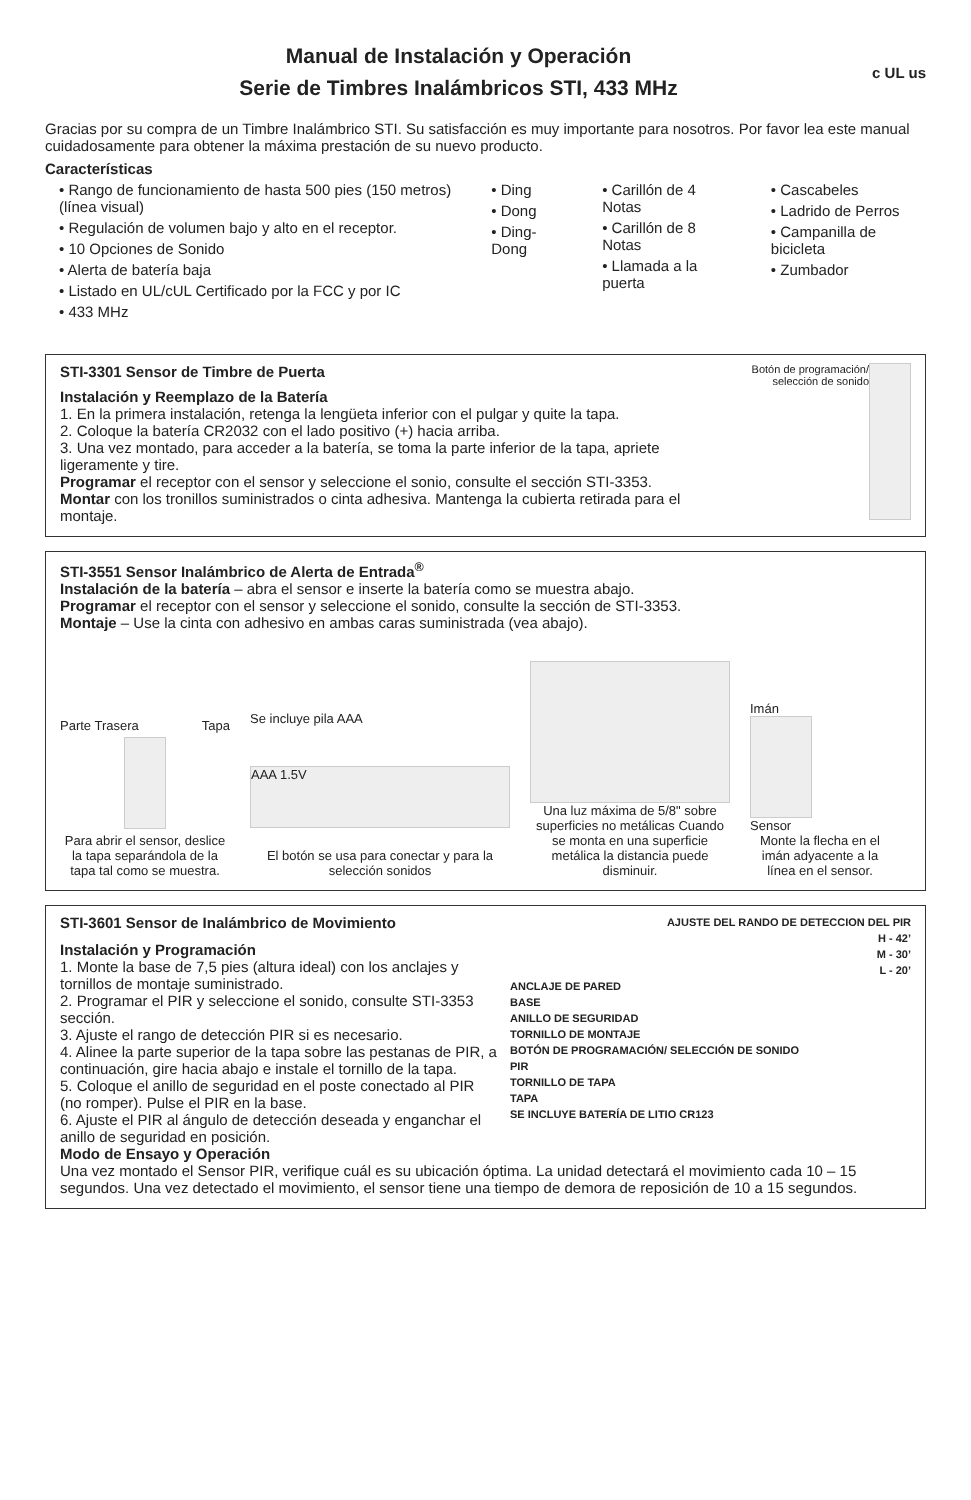Manual de Instalación y Operación
Serie de Timbres Inalámbricos STI, 433 MHz
c UL us
Gracias por su compra de un Timbre Inalámbrico STI. Su satisfacción es muy importante para nosotros. Por favor lea este manual cuidadosamente para obtener la máxima prestación de su nuevo producto.
Características
• Rango de funcionamiento de hasta 500 pies (150 metros) (línea visual)
• Regulación de volumen bajo y alto en el receptor.
• 10 Opciones de Sonido
• Alerta de batería baja
• Listado en UL/cUL Certificado por la FCC y por IC
• 433 MHz
• Ding
• Dong
• Ding-Dong
• Carillón de 4 Notas
• Carillón de 8 Notas
• Llamada a la puerta
• Cascabeles
• Ladrido de Perros
• Campanilla de bicicleta
• Zumbador
STI-3301 Sensor de Timbre de Puerta
Instalación y Reemplazo de la Batería
1. En la primera instalación, retenga la lengüeta inferior con el pulgar y quite la tapa.
2. Coloque la batería CR2032 con el lado positivo (+) hacia arriba.
3. Una vez montado, para acceder a la batería, se toma la parte inferior de la tapa, apriete ligeramente y tire.
Programar el receptor con el sensor y seleccione el sonio, consulte el sección STI-3353.
Montar con los tronillos suministrados o cinta adhesiva. Mantenga la cubierta retirada para el montaje.
Botón de programación/ selección de sonido
STI-3551 Sensor Inalámbrico de Alerta de Entrada<sup>®</sup>
Instalación de la batería – abra el sensor e inserte la batería como se muestra abajo.
Programar el receptor con el sensor y seleccione el sonido, consulte la sección de STI-3353.
Montaje – Use la cinta con adhesivo en ambas caras suministrada (vea abajo).
Parte Trasera Tapa
Para abrir el sensor, deslice la tapa separándola de la tapa tal como se muestra.
Se incluye pila AAA
AAA 1.5V
El botón se usa para conectar y para la selección sonidos
Una luz máxima de 5/8" sobre superficies no metálicas Cuando se monta en una superficie metálica la distancia puede disminuir.
Imán
Sensor
Monte la flecha en el imán adyacente a la línea en el sensor.
STI-3601 Sensor de Inalámbrico de Movimiento
Instalación y Programación
1. Monte la base de 7,5 pies (altura ideal) con los anclajes y tornillos de montaje suministrado.
2. Programar el PIR y seleccione el sonido, consulte STI-3353 sección.
3. Ajuste el rango de detección PIR si es necesario.
4. Alinee la parte superior de la tapa sobre las pestanas de PIR, a continuación, gire hacia abajo e instale el tornillo de la tapa.
5. Coloque el anillo de seguridad en el poste conectado al PIR (no romper). Pulse el PIR en la base.
6. Ajuste el PIR al ángulo de detección deseada y enganchar el anillo de seguridad en posición.
Modo de Ensayo y Operación
AJUSTE DEL RANDO DE DETECCION DEL PIR
H - 42’
M - 30’
L - 20’
ANCLAJE DE PARED
BASE
ANILLO DE SEGURIDAD
TORNILLO DE MONTAJE
BOTÓN DE PROGRAMACIÓN/ SELECCIÓN DE SONIDO
PIR
TORNILLO DE TAPA
TAPA
SE INCLUYE BATERÍA DE LITIO CR123
Una vez montado el Sensor PIR, verifique cuál es su ubicación óptima. La unidad detectará el movimiento cada 10 – 15 segundos. Una vez detectado el movimiento, el sensor tiene una tiempo de demora de reposición de 10 a 15 segundos.